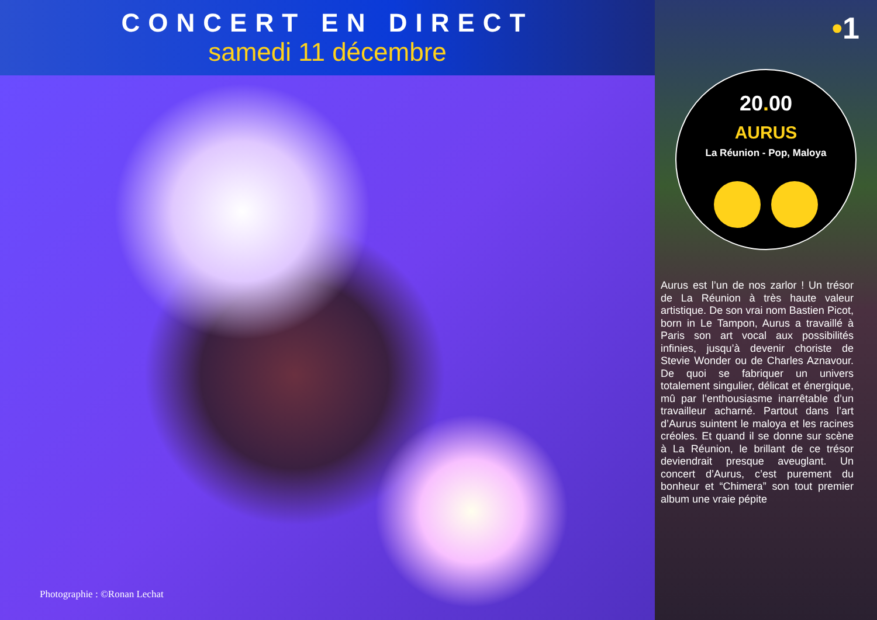CONCERT EN DIRECT
samedi 11 décembre
Photographie : ©Ronan Lechat
•1
20. 00
AURUS
La Réunion - Pop, Maloya
Aurus est l’un de nos zarlor ! Un trésor de La Réunion à très haute valeur artistique. De son vrai nom Bastien Picot, born in Le Tampon, Aurus a travaillé à Paris son art vocal aux possibilités infinies, jusqu’à devenir choriste de Stevie Wonder ou de Charles Aznavour. De quoi se fabriquer un univers totalement singulier, délicat et énergique, mû par l’enthousiasme inarrêtable d’un travailleur acharné. Partout dans l’art d’Aurus suintent le maloya et les racines créoles. Et quand il se donne sur scène à La Réunion, le brillant de ce trésor deviendrait presque aveuglant. Un concert d’Aurus, c’est purement du bonheur et “Chimera” son tout premier album une vraie pépite